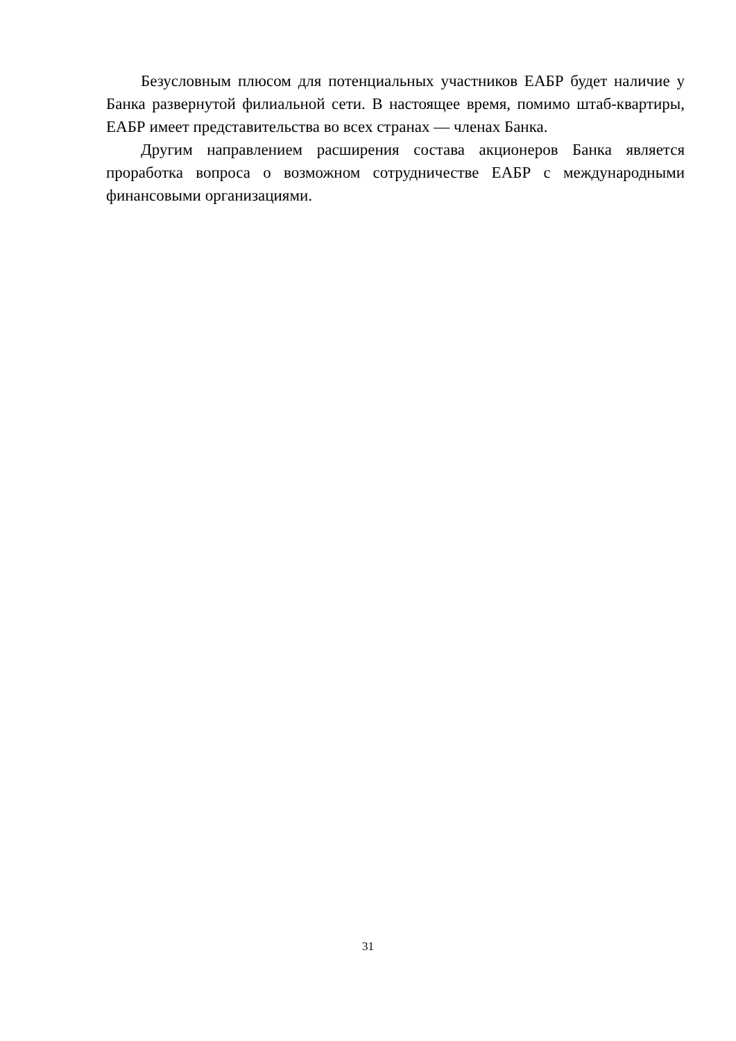Безусловным плюсом для потенциальных участников ЕАБР будет наличие у Банка развернутой филиальной сети. В настоящее время, помимо штаб-квартиры, ЕАБР имеет представительства во всех странах — членах Банка.
Другим направлением расширения состава акционеров Банка является проработка вопроса о возможном сотрудничестве ЕАБР с международными финансовыми организациями.
31